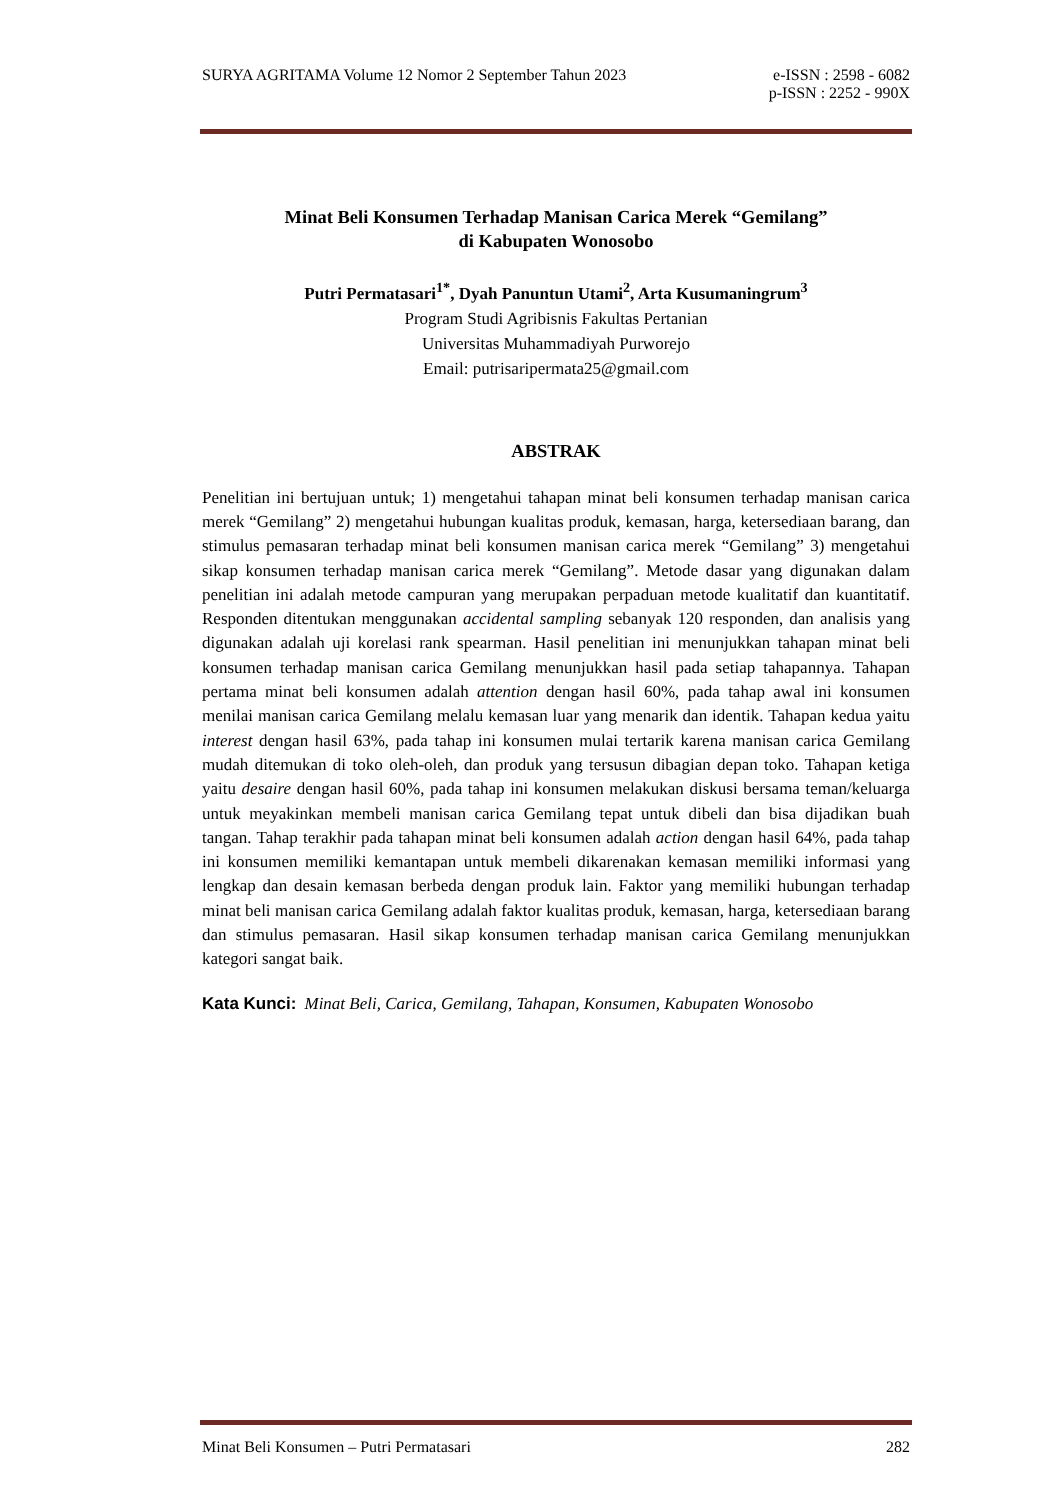SURYA AGRITAMA Volume 12 Nomor 2 September Tahun 2023 e-ISSN : 2598 - 6082
p-ISSN : 2252 - 990X
Minat Beli Konsumen Terhadap Manisan Carica Merek “Gemilang”
di Kabupaten Wonosobo
Putri Permatasari<sup>1*</sup>, Dyah Panuntun Utami<sup>2</sup>, Arta Kusumaningrum<sup>3</sup>
Program Studi Agribisnis Fakultas Pertanian
Universitas Muhammadiyah Purworejo
Email: putrisaripermata25@gmail.com
ABSTRAK
Penelitian ini bertujuan untuk; 1) mengetahui tahapan minat beli konsumen terhadap manisan carica merek “Gemilang” 2) mengetahui hubungan kualitas produk, kemasan, harga, ketersediaan barang, dan stimulus pemasaran terhadap minat beli konsumen manisan carica merek “Gemilang” 3) mengetahui sikap konsumen terhadap manisan carica merek “Gemilang”. Metode dasar yang digunakan dalam penelitian ini adalah metode campuran yang merupakan perpaduan metode kualitatif dan kuantitatif. Responden ditentukan menggunakan accidental sampling sebanyak 120 responden, dan analisis yang digunakan adalah uji korelasi rank spearman. Hasil penelitian ini menunjukkan tahapan minat beli konsumen terhadap manisan carica Gemilang menunjukkan hasil pada setiap tahapannya. Tahapan pertama minat beli konsumen adalah attention dengan hasil 60%, pada tahap awal ini konsumen menilai manisan carica Gemilang melalu kemasan luar yang menarik dan identik. Tahapan kedua yaitu interest dengan hasil 63%, pada tahap ini konsumen mulai tertarik karena manisan carica Gemilang mudah ditemukan di toko oleh-oleh, dan produk yang tersusun dibagian depan toko. Tahapan ketiga yaitu desaire dengan hasil 60%, pada tahap ini konsumen melakukan diskusi bersama teman/keluarga untuk meyakinkan membeli manisan carica Gemilang tepat untuk dibeli dan bisa dijadikan buah tangan. Tahap terakhir pada tahapan minat beli konsumen adalah action dengan hasil 64%, pada tahap ini konsumen memiliki kemantapan untuk membeli dikarenakan kemasan memiliki informasi yang lengkap dan desain kemasan berbeda dengan produk lain. Faktor yang memiliki hubungan terhadap minat beli manisan carica Gemilang adalah faktor kualitas produk, kemasan, harga, ketersediaan barang dan stimulus pemasaran. Hasil sikap konsumen terhadap manisan carica Gemilang menunjukkan kategori sangat baik.
Kata Kunci: Minat Beli, Carica, Gemilang, Tahapan, Konsumen, Kabupaten Wonosobo
Minat Beli Konsumen – Putri Permatasari 282